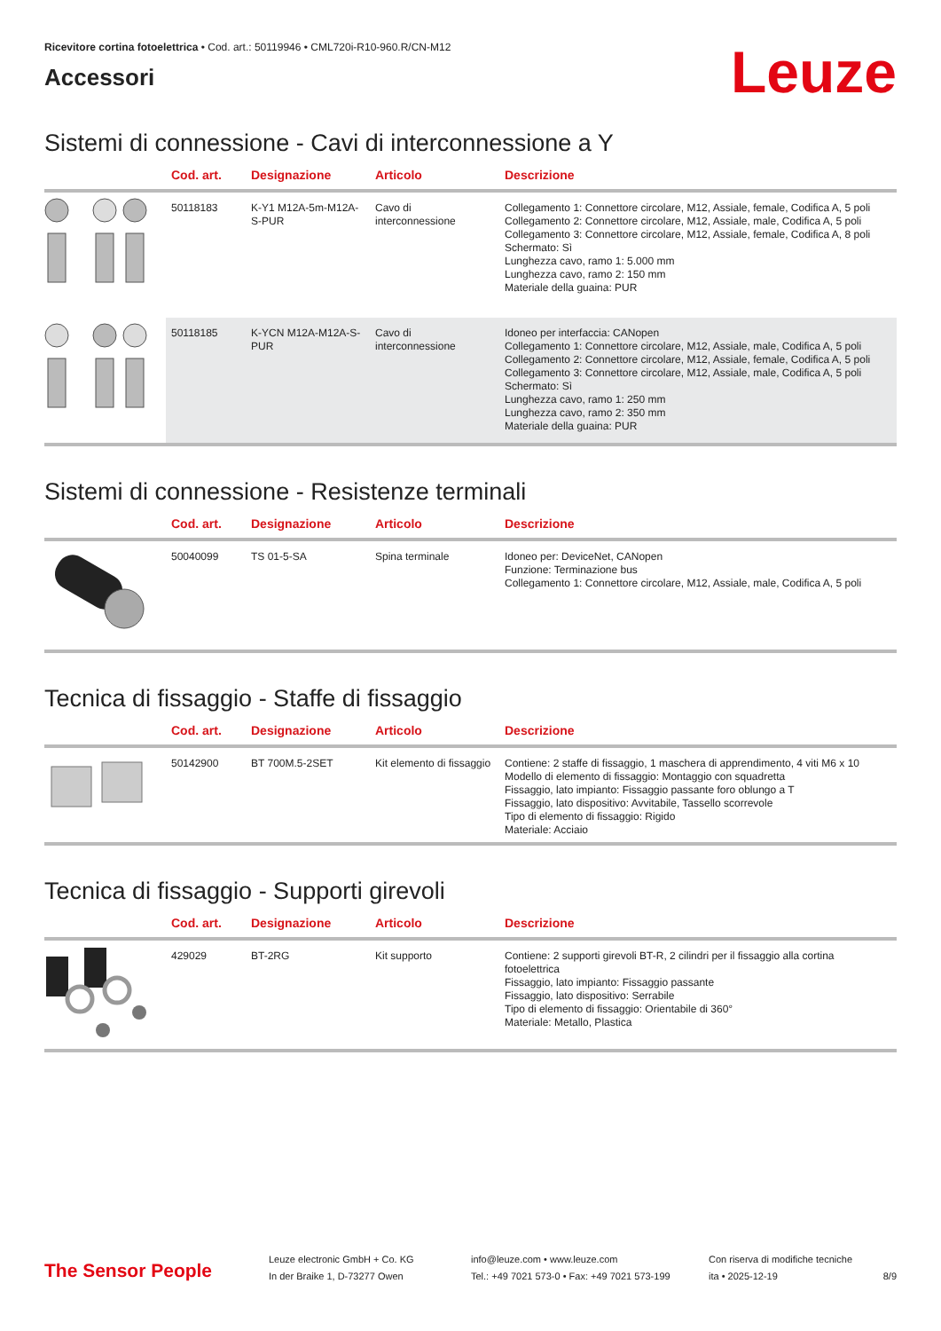Ricevitore cortina fotoelettrica • Cod. art.: 50119946 • CML720i-R10-960.R/CN-M12
Accessori
Leuze
Sistemi di connessione - Cavi di interconnessione a Y
| | Cod. art. | Designazione | Articolo | Descrizione |
| --- | --- | --- | --- | --- |
| | 50118183 | K-Y1 M12A-5m-M12A-S-PUR | Cavo di interconnessione | Collegamento 1: Connettore circolare, M12, Assiale, female, Codifica A, 5 poli Collegamento 2: Connettore circolare, M12, Assiale, male, Codifica A, 5 poli Collegamento 3: Connettore circolare, M12, Assiale, female, Codifica A, 8 poli Schermato: Sì Lunghezza cavo, ramo 1: 5.000 mm Lunghezza cavo, ramo 2: 150 mm Materiale della guaina: PUR |
| | 50118185 | K-YCN M12A-M12A-S-PUR | Cavo di interconnessione | Idoneo per interfaccia: CANopen Collegamento 1: Connettore circolare, M12, Assiale, male, Codifica A, 5 poli Collegamento 2: Connettore circolare, M12, Assiale, female, Codifica A, 5 poli Collegamento 3: Connettore circolare, M12, Assiale, male, Codifica A, 5 poli Schermato: Sì Lunghezza cavo, ramo 1: 250 mm Lunghezza cavo, ramo 2: 350 mm Materiale della guaina: PUR |
Sistemi di connessione - Resistenze terminali
| | Cod. art. | Designazione | Articolo | Descrizione |
| --- | --- | --- | --- | --- |
| | 50040099 | TS 01-5-SA | Spina terminale | Idoneo per: DeviceNet, CANopen Funzione: Terminazione bus Collegamento 1: Connettore circolare, M12, Assiale, male, Codifica A, 5 poli |
Tecnica di fissaggio - Staffe di fissaggio
| | Cod. art. | Designazione | Articolo | Descrizione |
| --- | --- | --- | --- | --- |
| | 50142900 | BT 700M.5-2SET | Kit elemento di fissaggio | Contiene: 2 staffe di fissaggio, 1 maschera di apprendimento, 4 viti M6 x 10 Modello di elemento di fissaggio: Montaggio con squadretta Fissaggio, lato impianto: Fissaggio passante foro oblungo a T Fissaggio, lato dispositivo: Avvitabile, Tassello scorrevole Tipo di elemento di fissaggio: Rigido Materiale: Acciaio |
Tecnica di fissaggio - Supporti girevoli
| | Cod. art. | Designazione | Articolo | Descrizione |
| --- | --- | --- | --- | --- |
| | 429029 | BT-2RG | Kit supporto | Contiene: 2 supporti girevoli BT-R, 2 cilindri per il fissaggio alla cortina fotoelettrica Fissaggio, lato impianto: Fissaggio passante Fissaggio, lato dispositivo: Serrabile Tipo di elemento di fissaggio: Orientabile di 360° Materiale: Metallo, Plastica |
The Sensor People
Leuze electronic GmbH + Co. KG
In der Braike 1, D-73277 Owen
info@leuze.com • www.leuze.com
Tel.: +49 7021 573-0 • Fax: +49 7021 573-199
Con riserva di modifiche tecniche
ita • 2025-12-19
8/9